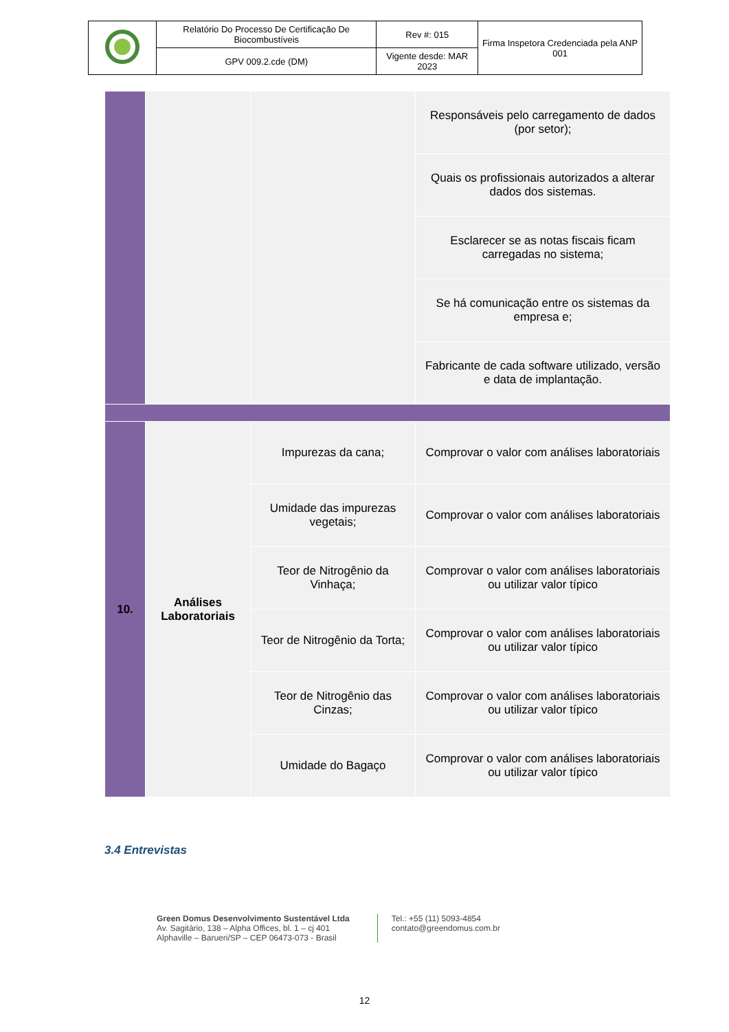| | Relatório Do Processo De Certificação De Biocombustíveis | Rev #: 015 | Firma Inspetora Credenciada pela ANP 001 |
| | GPV 009.2.cde (DM) | Vigente desde: MAR 2023 | |
| | | | Responsáveis pelo carregamento de dados (por setor); |
| | | | Quais os profissionais autorizados a alterar dados dos sistemas. |
| | | | Esclarecer se as notas fiscais ficam carregadas no sistema; |
| | | | Se há comunicação entre os sistemas da empresa e; |
| | | | Fabricante de cada software utilizado, versão e data de implantação. |
| 10. | Análises Laboratoriais | Impurezas da cana; | Comprovar o valor com análises laboratoriais |
| | | Umidade das impurezas vegetais; | Comprovar o valor com análises laboratoriais |
| | | Teor de Nitrogênio da Vinhaça; | Comprovar o valor com análises laboratoriais ou utilizar valor típico |
| | | Teor de Nitrogênio da Torta; | Comprovar o valor com análises laboratoriais ou utilizar valor típico |
| | | Teor de Nitrogênio das Cinzas; | Comprovar o valor com análises laboratoriais ou utilizar valor típico |
| | | Umidade do Bagaço | Comprovar o valor com análises laboratoriais ou utilizar valor típico |
3.4 Entrevistas
Green Domus Desenvolvimento Sustentável Ltda
Av. Sagitário, 138 – Alpha Offices, bl. 1 – cj 401
Alphaville – Barueri/SP – CEP 06473-073 - Brasil
Tel.: +55 (11) 5093-4854
contato@greendomus.com.br
12